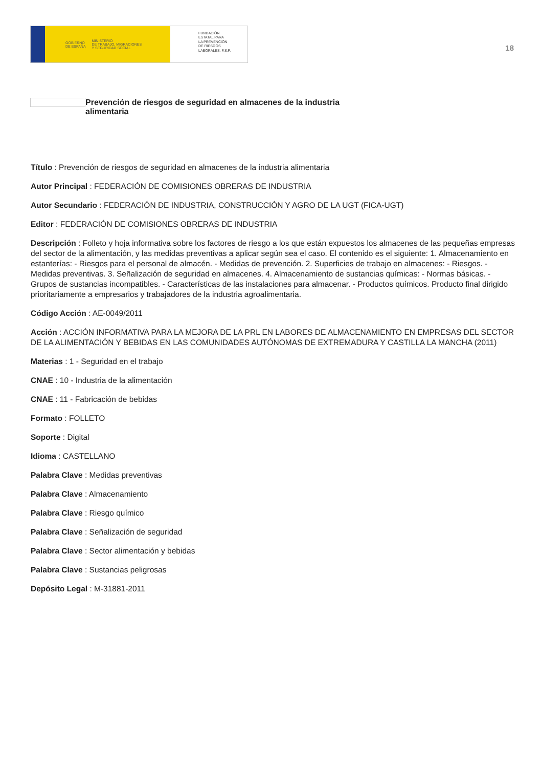GOBIERNO
DE ESPAÑA MINISTERIO
DE TRABAJO, MIGRACIONES
Y SEGURIDAD SOCIAL
FUNDACIÓN
ESTATAL PARA
LA PREVENCIÓN
DE RIESGOS
LABORALES, F.S.P.
18
Prevención de riesgos de seguridad en almacenes de la industria alimentaria
Título : Prevención de riesgos de seguridad en almacenes de la industria alimentaria
Autor Principal : FEDERACIÓN DE COMISIONES OBRERAS DE INDUSTRIA
Autor Secundario : FEDERACIÓN DE INDUSTRIA, CONSTRUCCIÓN Y AGRO DE LA UGT (FICA-UGT)
Editor : FEDERACIÓN DE COMISIONES OBRERAS DE INDUSTRIA
Descripción : Folleto y hoja informativa sobre los factores de riesgo a los que están expuestos los almacenes de las pequeñas empresas del sector de la alimentación, y las medidas preventivas a aplicar según sea el caso. El contenido es el siguiente: 1. Almacenamiento en estanterías: - Riesgos para el personal de almacén. - Medidas de prevención. 2. Superficies de trabajo en almacenes: - Riesgos. - Medidas preventivas. 3. Señalización de seguridad en almacenes. 4. Almacenamiento de sustancias químicas: - Normas básicas. - Grupos de sustancias incompatibles. - Características de las instalaciones para almacenar. - Productos químicos. Producto final dirigido prioritariamente a empresarios y trabajadores de la industria agroalimentaria.
Código Acción : AE-0049/2011
Acción : ACCIÓN INFORMATIVA PARA LA MEJORA DE LA PRL EN LABORES DE ALMACENAMIENTO EN EMPRESAS DEL SECTOR DE LA ALIMENTACIÓN Y BEBIDAS EN LAS COMUNIDADES AUTÓNOMAS DE EXTREMADURA Y CASTILLA LA MANCHA (2011)
Materias : 1 - Seguridad en el trabajo
CNAE : 10 - Industria de la alimentación
CNAE : 11 - Fabricación de bebidas
Formato : FOLLETO
Soporte : Digital
Idioma : CASTELLANO
Palabra Clave : Medidas preventivas
Palabra Clave : Almacenamiento
Palabra Clave : Riesgo químico
Palabra Clave : Señalización de seguridad
Palabra Clave : Sector alimentación y bebidas
Palabra Clave : Sustancias peligrosas
Depósito Legal : M-31881-2011